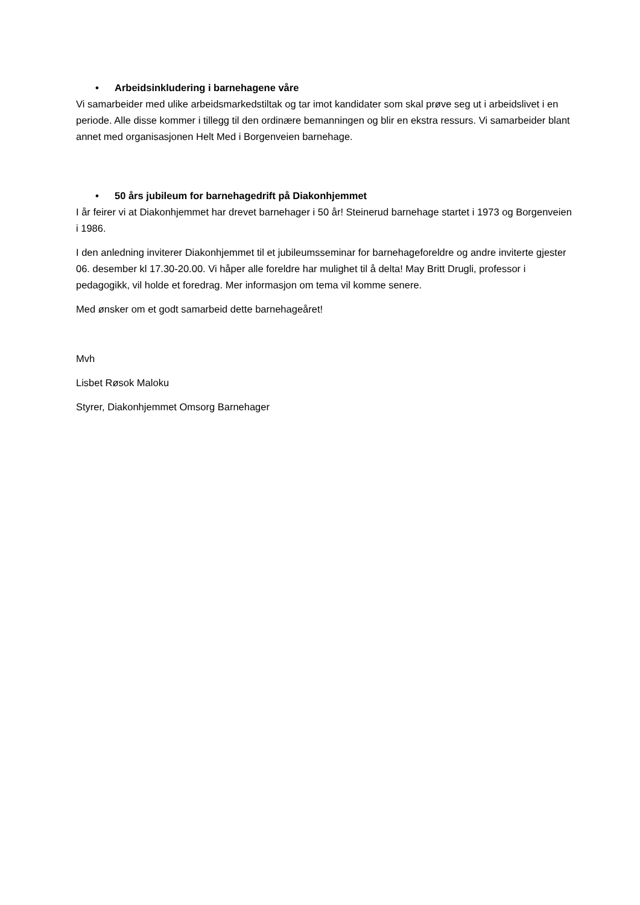• Arbeidsinkludering i barnehagene våre
Vi samarbeider med ulike arbeidsmarkedstiltak og tar imot kandidater som skal prøve seg ut i arbeidslivet i en periode. Alle disse kommer i tillegg til den ordinære bemanningen og blir en ekstra ressurs. Vi samarbeider blant annet med organisasjonen Helt Med i Borgenveien barnehage.
• 50 års jubileum for barnehagedrift på Diakonhjemmet
I år feirer vi at Diakonhjemmet har drevet barnehager i 50 år! Steinerud barnehage startet i 1973 og Borgenveien i 1986.
I den anledning inviterer Diakonhjemmet til et jubileumsseminar for barnehageforeldre og andre inviterte gjester 06. desember kl 17.30-20.00. Vi håper alle foreldre har mulighet til å delta! May Britt Drugli, professor i pedagogikk, vil holde et foredrag. Mer informasjon om tema vil komme senere.
Med ønsker om et godt samarbeid dette barnehageåret!
Mvh
Lisbet Røsok Maloku
Styrer, Diakonhjemmet Omsorg Barnehager